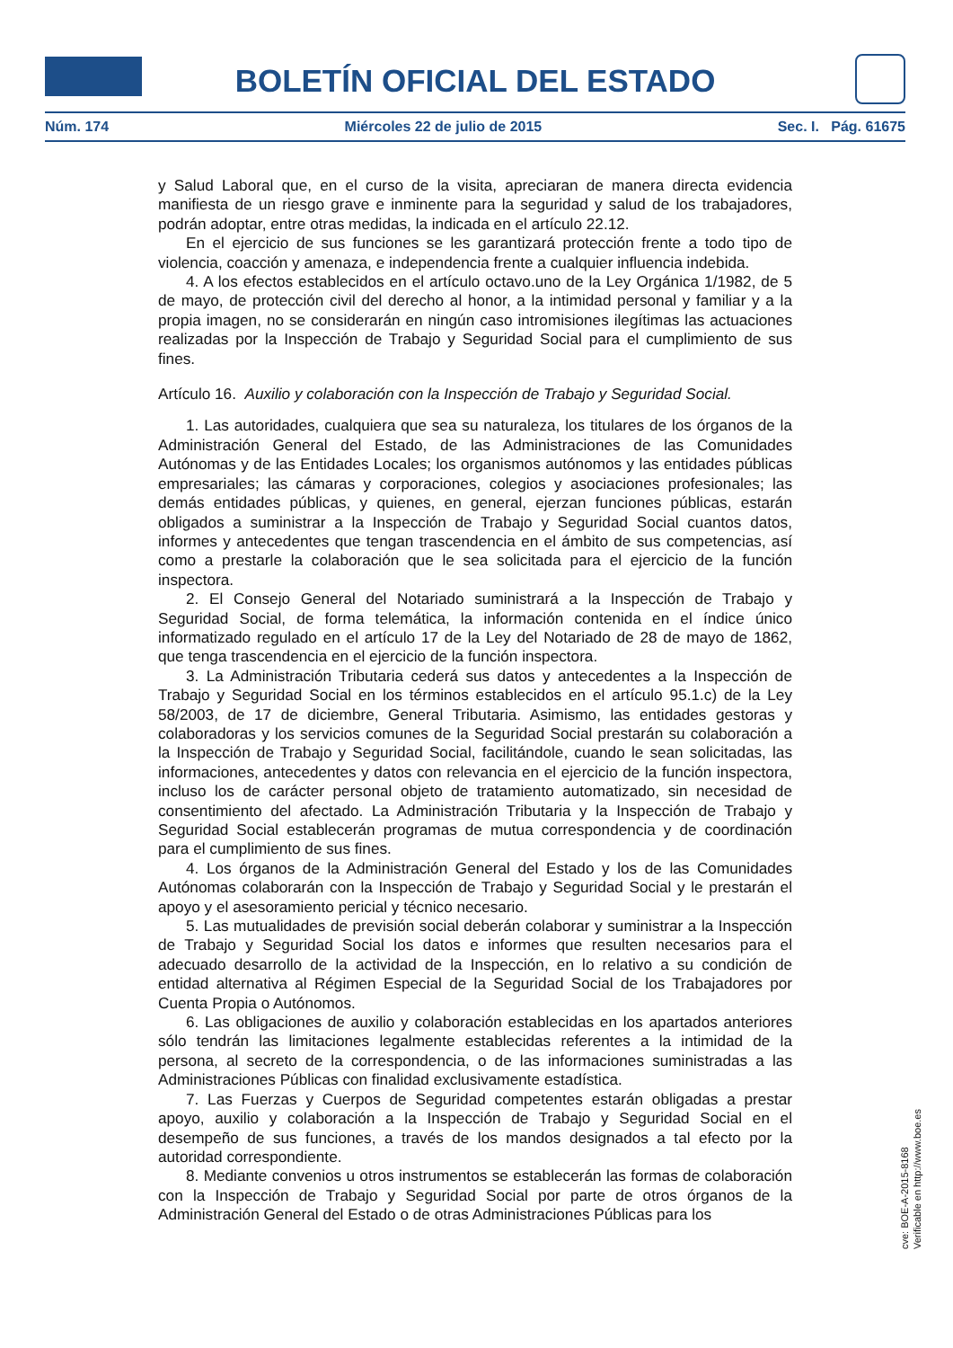BOLETÍN OFICIAL DEL ESTADO
Núm. 174 Miércoles 22 de julio de 2015 Sec. I. Pág. 61675
y Salud Laboral que, en el curso de la visita, apreciaran de manera directa evidencia manifiesta de un riesgo grave e inminente para la seguridad y salud de los trabajadores, podrán adoptar, entre otras medidas, la indicada en el artículo 22.12.
En el ejercicio de sus funciones se les garantizará protección frente a todo tipo de violencia, coacción y amenaza, e independencia frente a cualquier influencia indebida.
4. A los efectos establecidos en el artículo octavo.uno de la Ley Orgánica 1/1982, de 5 de mayo, de protección civil del derecho al honor, a la intimidad personal y familiar y a la propia imagen, no se considerarán en ningún caso intromisiones ilegítimas las actuaciones realizadas por la Inspección de Trabajo y Seguridad Social para el cumplimiento de sus fines.
Artículo 16. Auxilio y colaboración con la Inspección de Trabajo y Seguridad Social.
1. Las autoridades, cualquiera que sea su naturaleza, los titulares de los órganos de la Administración General del Estado, de las Administraciones de las Comunidades Autónomas y de las Entidades Locales; los organismos autónomos y las entidades públicas empresariales; las cámaras y corporaciones, colegios y asociaciones profesionales; las demás entidades públicas, y quienes, en general, ejerzan funciones públicas, estarán obligados a suministrar a la Inspección de Trabajo y Seguridad Social cuantos datos, informes y antecedentes que tengan trascendencia en el ámbito de sus competencias, así como a prestarle la colaboración que le sea solicitada para el ejercicio de la función inspectora.
2. El Consejo General del Notariado suministrará a la Inspección de Trabajo y Seguridad Social, de forma telemática, la información contenida en el índice único informatizado regulado en el artículo 17 de la Ley del Notariado de 28 de mayo de 1862, que tenga trascendencia en el ejercicio de la función inspectora.
3. La Administración Tributaria cederá sus datos y antecedentes a la Inspección de Trabajo y Seguridad Social en los términos establecidos en el artículo 95.1.c) de la Ley 58/2003, de 17 de diciembre, General Tributaria. Asimismo, las entidades gestoras y colaboradoras y los servicios comunes de la Seguridad Social prestarán su colaboración a la Inspección de Trabajo y Seguridad Social, facilitándole, cuando le sean solicitadas, las informaciones, antecedentes y datos con relevancia en el ejercicio de la función inspectora, incluso los de carácter personal objeto de tratamiento automatizado, sin necesidad de consentimiento del afectado. La Administración Tributaria y la Inspección de Trabajo y Seguridad Social establecerán programas de mutua correspondencia y de coordinación para el cumplimiento de sus fines.
4. Los órganos de la Administración General del Estado y los de las Comunidades Autónomas colaborarán con la Inspección de Trabajo y Seguridad Social y le prestarán el apoyo y el asesoramiento pericial y técnico necesario.
5. Las mutualidades de previsión social deberán colaborar y suministrar a la Inspección de Trabajo y Seguridad Social los datos e informes que resulten necesarios para el adecuado desarrollo de la actividad de la Inspección, en lo relativo a su condición de entidad alternativa al Régimen Especial de la Seguridad Social de los Trabajadores por Cuenta Propia o Autónomos.
6. Las obligaciones de auxilio y colaboración establecidas en los apartados anteriores sólo tendrán las limitaciones legalmente establecidas referentes a la intimidad de la persona, al secreto de la correspondencia, o de las informaciones suministradas a las Administraciones Públicas con finalidad exclusivamente estadística.
7. Las Fuerzas y Cuerpos de Seguridad competentes estarán obligadas a prestar apoyo, auxilio y colaboración a la Inspección de Trabajo y Seguridad Social en el desempeño de sus funciones, a través de los mandos designados a tal efecto por la autoridad correspondiente.
8. Mediante convenios u otros instrumentos se establecerán las formas de colaboración con la Inspección de Trabajo y Seguridad Social por parte de otros órganos de la Administración General del Estado o de otras Administraciones Públicas para los
cve: BOE-A-2015-8168
Verificable en http://www.boe.es